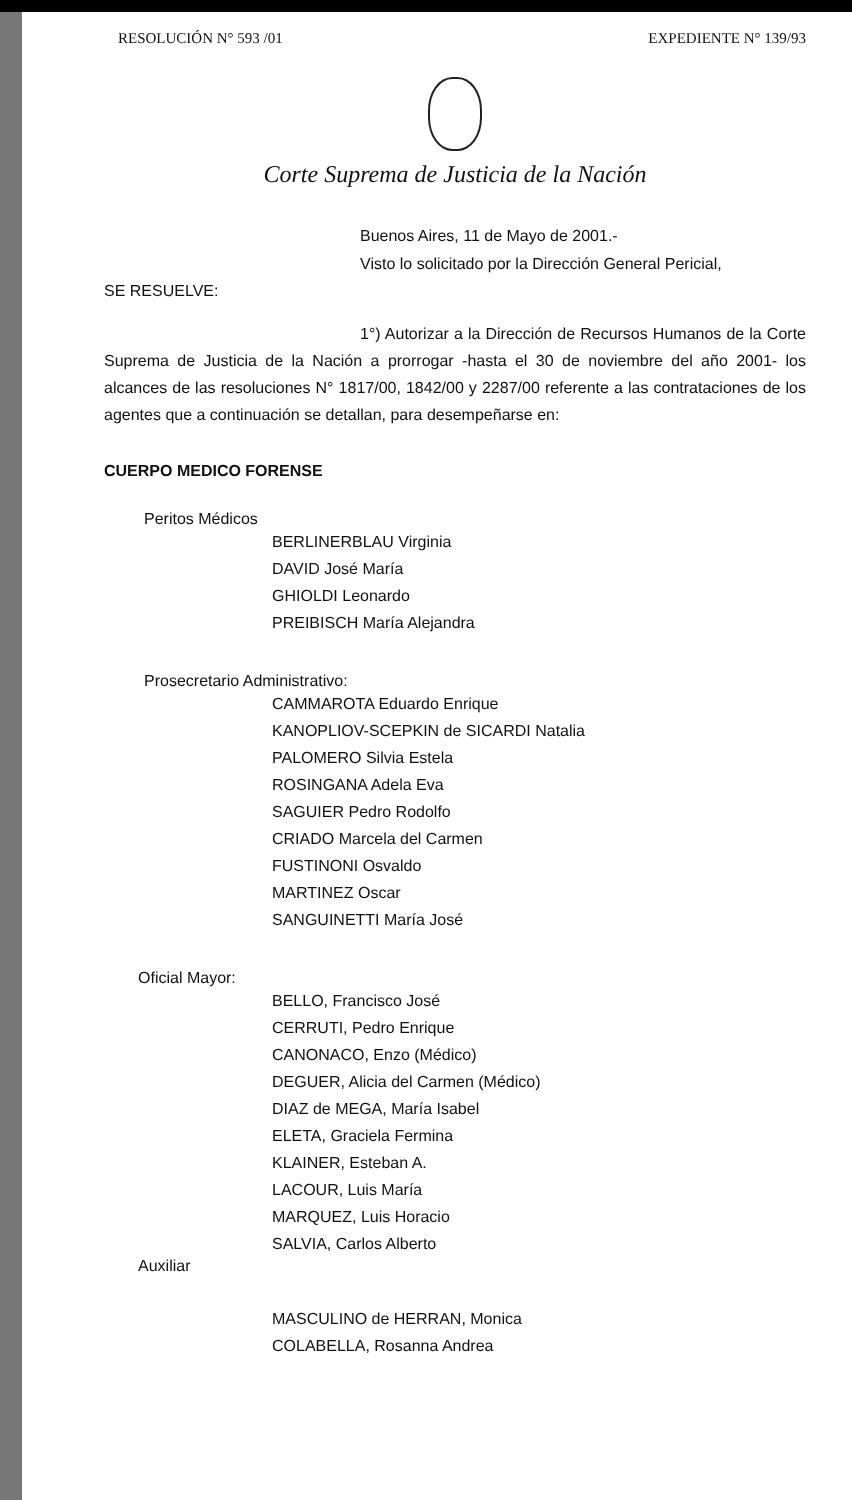RESOLUCIÓN N° 593 /01 EXPEDIENTE N° 139/93
Corte Suprema de Justicia de la Nación
Buenos Aires, 11 de Mayo de 2001.-
Visto lo solicitado por la Dirección General Pericial,
SE RESUELVE:
1°) Autorizar a la Dirección de Recursos Humanos de la Corte Suprema de Justicia de la Nación a prorrogar -hasta el 30 de noviembre del año 2001- los alcances de las resoluciones N° 1817/00, 1842/00 y 2287/00 referente a las contrataciones de los agentes que a continuación se detallan, para desempeñarse en:
CUERPO MEDICO FORENSE
Peritos Médicos
BERLINERBLAU Virginia
DAVID José María
GHIOLDI Leonardo
PREIBISCH María Alejandra
Prosecretario Administrativo:
CAMMAROTA Eduardo Enrique
KANOPLIOV-SCEPKIN de SICARDI Natalia
PALOMERO Silvia Estela
ROSINGANA Adela Eva
SAGUIER Pedro Rodolfo
CRIADO Marcela del Carmen
FUSTINONI Osvaldo
MARTINEZ Oscar
SANGUINETTI María José
Oficial Mayor:
BELLO, Francisco José
CERRUTI, Pedro Enrique
CANONACO, Enzo (Médico)
DEGUER, Alicia del Carmen (Médico)
DIAZ de MEGA, María Isabel
ELETA, Graciela Fermina
KLAINER, Esteban A.
LACOUR, Luis María
MARQUEZ, Luis Horacio
SALVIA, Carlos Alberto
Auxiliar
MASCULINO de HERRAN, Monica
COLABELLA, Rosanna Andrea